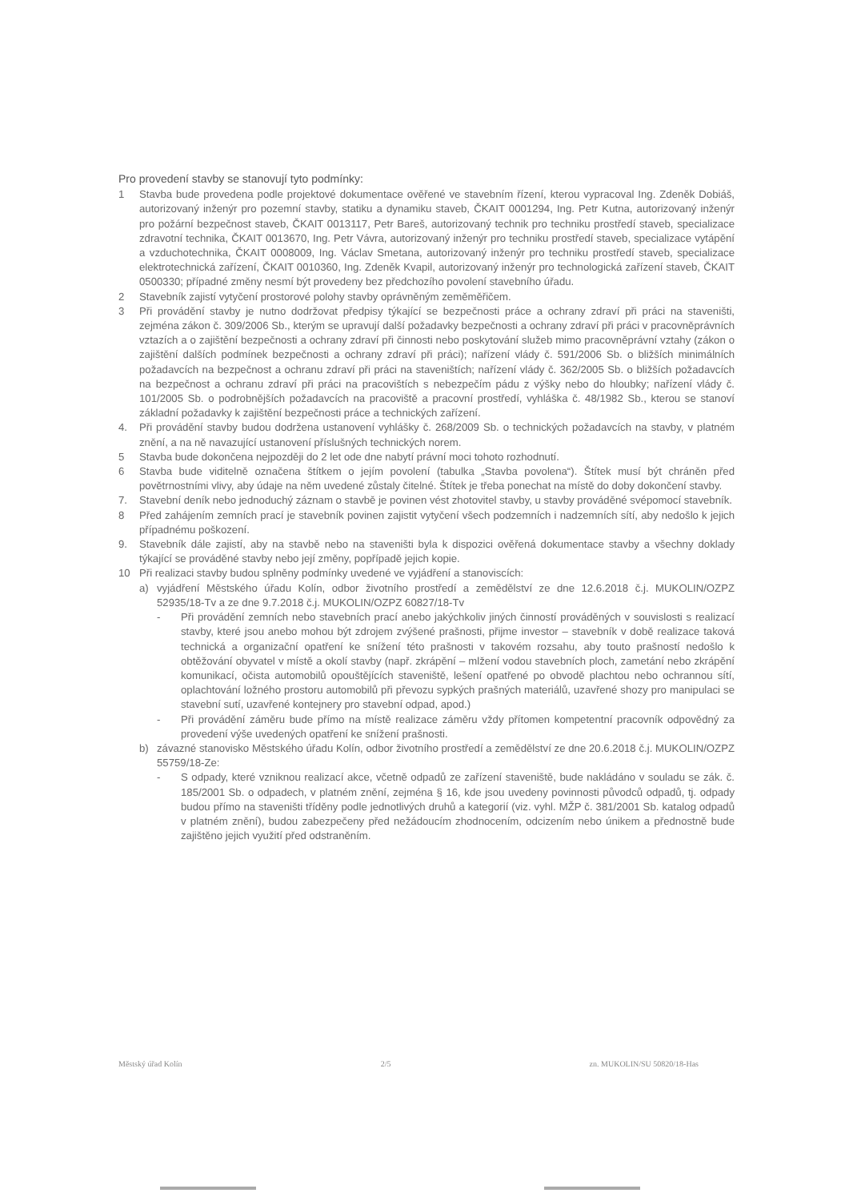Pro provedení stavby se stanovují tyto podmínky:
1 Stavba bude provedena podle projektové dokumentace ověřené ve stavebním řízení, kterou vypracoval Ing. Zdeněk Dobiáš, autorizovaný inženýr pro pozemní stavby, statiku a dynamiku staveb, ČKAIT 0001294, Ing. Petr Kutna, autorizovaný inženýr pro požární bezpečnost staveb, ČKAIT 0013117, Petr Bareš, autorizovaný technik pro techniku prostředí staveb, specializace zdravotní technika, ČKAIT 0013670, Ing. Petr Vávra, autorizovaný inženýr pro techniku prostředí staveb, specializace vytápění a vzduchotechnika, ČKAIT 0008009, Ing. Václav Smetana, autorizovaný inženýr pro techniku prostředí staveb, specializace elektrotechnická zařízení, ČKAIT 0010360, Ing. Zdeněk Kvapil, autorizovaný inženýr pro technologická zařízení staveb, ČKAIT 0500330; případné změny nesmí být provedeny bez předchozího povolení stavebního úřadu.
2 Stavebník zajistí vytyčení prostorové polohy stavby oprávněným zeměměřičem.
3 Při provádění stavby je nutno dodržovat předpisy týkající se bezpečnosti práce a ochrany zdraví při práci na staveništi, zejména zákon č. 309/2006 Sb., kterým se upravují další požadavky bezpečnosti a ochrany zdraví při práci v pracovněprávních vztazích a o zajištění bezpečnosti a ochrany zdraví při činnosti nebo poskytování služeb mimo pracovněprávní vztahy (zákon o zajištění dalších podmínek bezpečnosti a ochrany zdraví při práci); nařízení vlády č. 591/2006 Sb. o bližších minimálních požadavcích na bezpečnost a ochranu zdraví při práci na staveništích; nařízení vlády č. 362/2005 Sb. o bližších požadavcích na bezpečnost a ochranu zdraví při práci na pracovištích s nebezpečím pádu z výšky nebo do hloubky; nařízení vlády č. 101/2005 Sb. o podrobnějších požadavcích na pracoviště a pracovní prostředí, vyhláška č. 48/1982 Sb., kterou se stanoví základní požadavky k zajištění bezpečnosti práce a technických zařízení.
4. Při provádění stavby budou dodržena ustanovení vyhlášky č. 268/2009 Sb. o technických požadavcích na stavby, v platném znění, a na ně navazující ustanovení příslušných technických norem.
5 Stavba bude dokončena nejpozději do 2 let ode dne nabytí právní moci tohoto rozhodnutí.
6 Stavba bude viditelně označena štítkem o jejím povolení (tabulka „Stavba povolena“). Štítek musí být chráněn před povětrnostními vlivy, aby údaje na něm uvedené zůstaly čitelné. Štítek je třeba ponechat na místě do doby dokončení stavby.
7. Stavební deník nebo jednoduchý záznam o stavbě je povinen vést zhotovitel stavby, u stavby prováděné svépomocí stavebník.
8 Před zahájením zemních prací je stavebník povinen zajistit vytyčení všech podzemních i nadzemních sítí, aby nedošlo k jejich případnému poškození.
9. Stavebník dále zajistí, aby na stavbě nebo na staveništi byla k dispozici ověřená dokumentace stavby a všechny doklady týkající se prováděné stavby nebo její změny, popřípadě jejich kopie.
10 Při realizaci stavby budou splněny podmínky uvedené ve vyjádření a stanoviscích:
a) vyjádření Městského úřadu Kolín, odbor životního prostředí a zemědělství ze dne 12.6.2018 č.j. MUKOLIN/OZPZ 52935/18-Tv a ze dne 9.7.2018 č.j. MUKOLIN/OZPZ 60827/18-Tv
- Při provádění zemních nebo stavebních prací anebo jakýchkoliv jiných činností prováděných v souvislosti s realizací stavby, které jsou anebo mohou být zdrojem zvýšené prašnosti, přijme investor – stavebník v době realizace taková technická a organizační opatření ke snížení této prašnosti v takovém rozsahu, aby touto prašností nedošlo k obtěžování obyvatel v místě a okolí stavby (např. zkrápění – mlžení vodou stavebních ploch, zametání nebo zkrápění komunikací, očista automobilů opouštějících staveniště, lešení opatřené po obvodě plachtou nebo ochrannou sítí, oplachtování ložného prostoru automobilů při převozu sypkých prašných materiálů, uzavřené shozy pro manipulaci se stavební sutí, uzavřené kontejnery pro stavební odpad, apod.)
- Při provádění záměru bude přímo na místě realizace záměru vždy přítomen kompetentní pracovník odpovědný za provedení výše uvedených opatření ke snížení prašnosti.
b) závazné stanovisko Městského úřadu Kolín, odbor životního prostředí a zemědělství ze dne 20.6.2018 č.j. MUKOLIN/OZPZ 55759/18-Ze:
- S odpady, které vzniknou realizací akce, včetně odpadů ze zařízení staveniště, bude nakládáno v souladu se zák. č. 185/2001 Sb. o odpadech, v platném znění, zejména § 16, kde jsou uvedeny povinnosti původců odpadů, tj. odpady budou přímo na staveništi tříděny podle jednotlivých druhů a kategorií (viz. vyhl. MŽP č. 381/2001 Sb. katalog odpadů v platném znění), budou zabezpečeny před nežádoucím zhodnocením, odcizením nebo únikem a přednostně bude zajištěno jejich využití před odstraněním.
Městský úřad Kolín 2/5 zn. MUKOLIN/SU 50820/18-Has